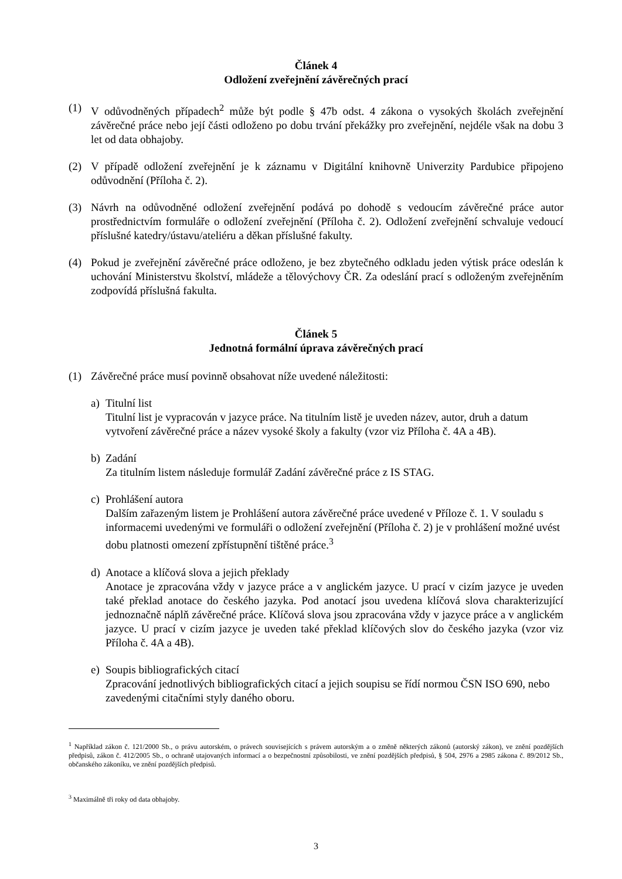Článek 4
Odložení zveřejnění závěrečných prací
(1) V odůvodněných případech<sup>2</sup> může být podle § 47b odst. 4 zákona o vysokých školách zveřejnění závěrečné práce nebo její části odloženo po dobu trvání překážky pro zveřejnění, nejdéle však na dobu 3 let od data obhajoby.
(2) V případě odložení zveřejnění je k záznamu v Digitální knihovně Univerzity Pardubice připojeno odůvodnění (Příloha č. 2).
(3) Návrh na odůvodněné odložení zveřejnění podává po dohodě s vedoucím závěrečné práce autor prostřednictvím formuláře o odložení zveřejnění (Příloha č. 2). Odložení zveřejnění schvaluje vedoucí příslušné katedry/ústavu/ateliéru a děkan příslušné fakulty.
(4) Pokud je zveřejnění závěrečné práce odloženo, je bez zbytečného odkladu jeden výtisk práce odeslán k uchování Ministerstvu školství, mládeže a tělovýchovy ČR. Za odeslání prací s odloženým zveřejněním zodpovídá příslušná fakulta.
Článek 5
Jednotná formální úprava závěrečných prací
(1) Závěrečné práce musí povinně obsahovat níže uvedené náležitosti:
a) Titulní list
Titulní list je vypracován v jazyce práce. Na titulním listě je uveden název, autor, druh a datum vytvoření závěrečné práce a název vysoké školy a fakulty (vzor viz Příloha č. 4A a 4B).
b) Zadání
Za titulním listem následuje formulář Zadání závěrečné práce z IS STAG.
c) Prohlášení autora
Dalším zařazeným listem je Prohlášení autora závěrečné práce uvedené v Příloze č. 1. V souladu s informacemi uvedenými ve formuláři o odložení zveřejnění (Příloha č. 2) je v prohlášení možné uvést dobu platnosti omezení zpřístupnění tištěné práce.<sup>3</sup>
d) Anotace a klíčová slova a jejich překlady
Anotace je zpracována vždy v jazyce práce a v anglickém jazyce. U prací v cizím jazyce je uveden také překlad anotace do českého jazyka. Pod anotací jsou uvedena klíčová slova charakterizující jednoznačně náplň závěrečné práce. Klíčová slova jsou zpracována vždy v jazyce práce a v anglickém jazyce. U prací v cizím jazyce je uveden také překlad klíčových slov do českého jazyka (vzor viz Příloha č. 4A a 4B).
e) Soupis bibliografických citací
Zpracování jednotlivých bibliografických citací a jejich soupisu se řídí normou ČSN ISO 690, nebo zavedenými citačními styly daného oboru.
<sup>1</sup> Například zákon č. 121/2000 Sb., o právu autorském, o právech souvisejících s právem autorským a o změně některých zákonů (autorský zákon), ve znění pozdějších předpisů, zákon č. 412/2005 Sb., o ochraně utajovaných informací a o bezpečnostní způsobilosti, ve znění pozdějších předpisů, § 504, 2976 a 2985 zákona č. 89/2012 Sb., občanského zákoníku, ve znění pozdějších předpisů.
<sup>3</sup> Maximálně tři roky od data obhajoby.
3